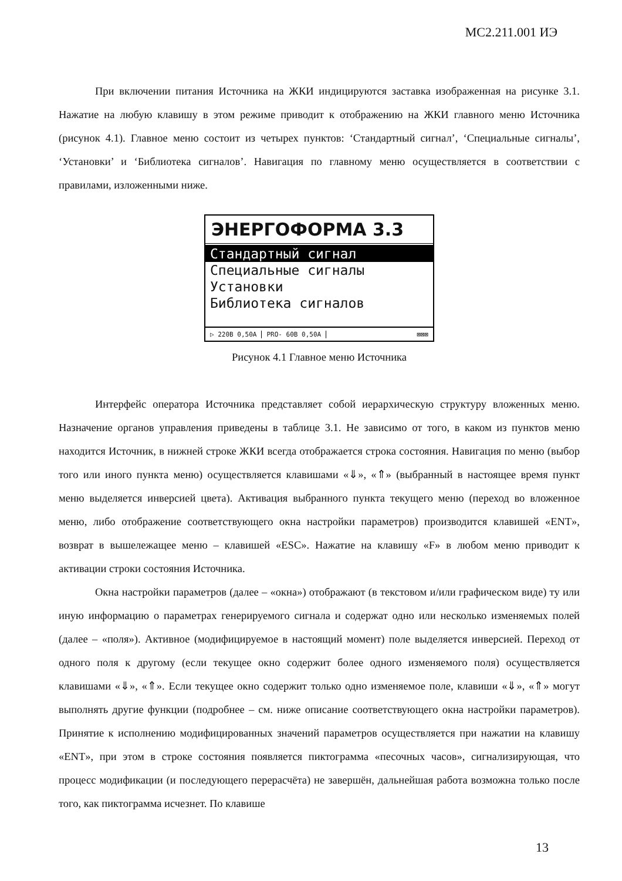МС2.211.001 ИЭ
При включении питания Источника на ЖКИ индицируются заставка изображенная на рисунке 3.1. Нажатие на любую клавишу в этом режиме приводит к отображению на ЖКИ главного меню Источника (рисунок 4.1). Главное меню состоит из четырех пунктов: ‘Стандартный сигнал’, ‘Специальные сигналы’, ‘Установки’ и ‘Библиотека сигналов’. Навигация по главному меню осуществляется в соответствии с правилами, изложенными ниже.
ЭНЕРГОФОРМА 3.3
Стандартный сигнал
Специальные сигналы
Установки
Библиотека сигналов
▷ 220В 0,50А PRO- 60В 0,50А ⊠⊠⊠
Рисунок 4.1 Главное меню Источника
Интерфейс оператора Источника представляет собой иерархическую структуру вложенных меню. Назначение органов управления приведены в таблице 3.1. Не зависимо от того, в каком из пунктов меню находится Источник, в нижней строке ЖКИ всегда отображается строка состояния. Навигация по меню (выбор того или иного пункта меню) осуществляется клавишами «⇓», «⇑» (выбранный в настоящее время пункт меню выделяется инверсией цвета). Активация выбранного пункта текущего меню (переход во вложенное меню, либо отображение соответствующего окна настройки параметров) производится клавишей «ENT», возврат в вышележащее меню – клавишей «ESC». Нажатие на клавишу «F» в любом меню приводит к активации строки состояния Источника.
Окна настройки параметров (далее – «окна») отображают (в текстовом и/или графическом виде) ту или иную информацию о параметрах генерируемого сигнала и содержат одно или несколько изменяемых полей (далее – «поля»). Активное (модифицируемое в настоящий момент) поле выделяется инверсией. Переход от одного поля к другому (если текущее окно содержит более одного изменяемого поля) осуществляется клавишами «⇓», «⇑». Если текущее окно содержит только одно изменяемое поле, клавиши «⇓», «⇑» могут выполнять другие функции (подробнее – см. ниже описание соответствующего окна настройки параметров). Принятие к исполнению модифицированных значений параметров осуществляется при нажатии на клавишу «ENT», при этом в строке состояния появляется пиктограмма «песочных часов», сигнализирующая, что процесс модификации (и последующего перерасчёта) не завершён, дальнейшая работа возможна только после того, как пиктограмма исчезнет. По клавише
13